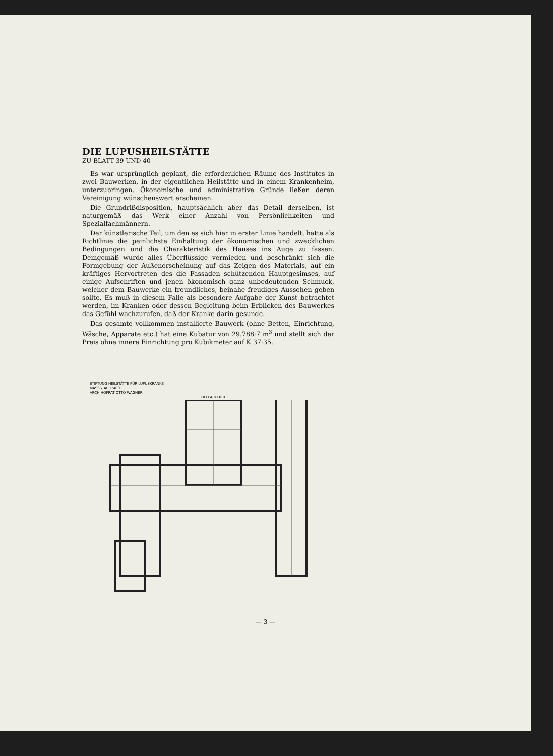DIE LUPUSHEILSTÄTTE
ZU BLATT 39 UND 40
Es war ursprünglich geplant, die erforderlichen Räume des Institutes in zwei Bauwerken, in der eigentlichen Heilstätte und in einem Krankenheim, unterzubringen. Ökonomische und administrative Gründe ließen deren Vereinigung wünschenswert erscheinen.
Die Grundrißdisposition, hauptsächlich aber das Detail derselben, ist naturgemäß das Werk einer Anzahl von Persönlichkeiten und Spezialfachmännern.
Der künstlerische Teil, um den es sich hier in erster Linie handelt, hatte als Richtlinie die peinlichste Einhaltung der ökonomischen und zwecklichen Bedingungen und die Charakteristik des Hauses ins Auge zu fassen. Demgemäß wurde alles Überflüssige vermieden und beschränkt sich die Formgebung der Außenerscheinung auf das Zeigen des Materials, auf ein kräftiges Hervortreten des die Fassaden schützenden Hauptgesimses, auf einige Aufschriften und jenen ökonomisch ganz unbedeutenden Schmuck, welcher dem Bauwerke ein freundliches, beinahe freudiges Aussehen geben sollte. Es muß in diesem Falle als besondere Aufgabe der Kunst betrachtet werden, im Kranken oder dessen Begleitung beim Erblicken des Bauwerkes das Gefühl wachzurufen, daß der Kranke darin gesunde.
Das gesamte vollkommen installierte Bauwerk (ohne Betten, Einrichtung, Wäsche, Apparate etc.) hat eine Kubatur von 29.788·7 m<sup>3</sup> und stellt sich der Preis ohne innere Einrichtung pro Kubikmeter auf K 37·35.
STIFTUNG HEILSTÄTTE FÜR LUPUSKRANKE
MASSSTAB 1:400
ARCH HOFRAT OTTO WAGNER
TIEFPARTERRE
— 3 —